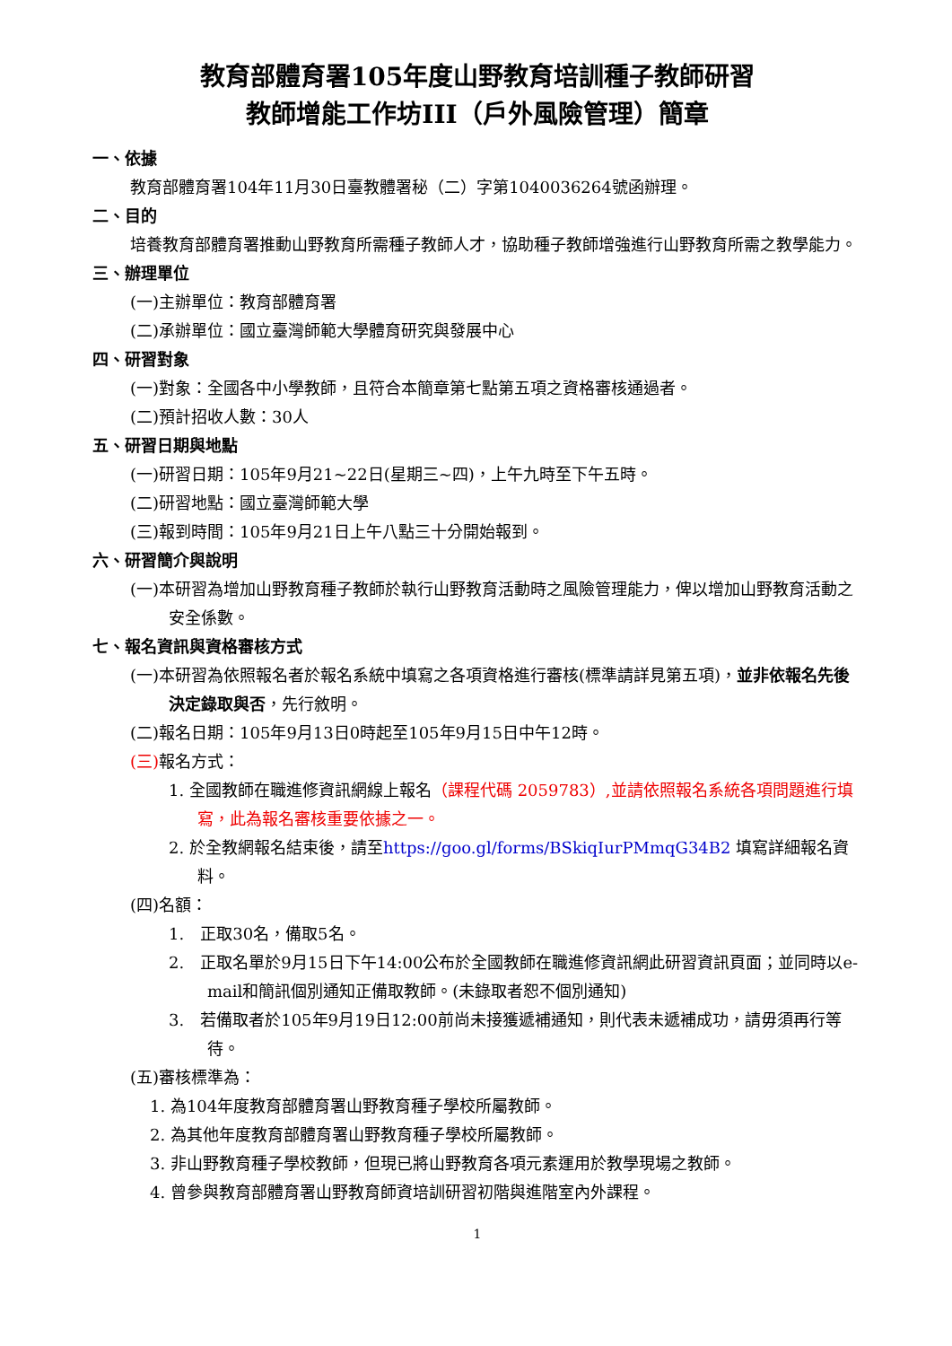教育部體育署105年度山野教育培訓種子教師研習
教師增能工作坊III（戶外風險管理）簡章
一、依據
教育部體育署104年11月30日臺教體署秘（二）字第1040036264號函辦理。
二、目的
培養教育部體育署推動山野教育所需種子教師人才，協助種子教師增強進行山野教育所需之教學能力。
三、辦理單位
(一)主辦單位：教育部體育署
(二)承辦單位：國立臺灣師範大學體育研究與發展中心
四、研習對象
(一)對象：全國各中小學教師，且符合本簡章第七點第五項之資格審核通過者。
(二)預計招收人數：30人
五、研習日期與地點
(一)研習日期：105年9月21~22日(星期三~四)，上午九時至下午五時。
(二)研習地點：國立臺灣師範大學
(三)報到時間：105年9月21日上午八點三十分開始報到。
六、研習簡介與說明
(一)本研習為增加山野教育種子教師於執行山野教育活動時之風險管理能力，俾以增加山野教育活動之安全係數。
七、報名資訊與資格審核方式
(一)本研習為依照報名者於報名系統中填寫之各項資格進行審核(標準請詳見第五項)，並非依報名先後決定錄取與否，先行敘明。
(二)報名日期：105年9月13日0時起至105年9月15日中午12時。
(三) 報名方式：
1. 全國教師在職進修資訊網線上報名（課程代碼 2059783）,並請依照報名系統各項問題進行填寫，此為報名審核重要依據之一。
2. 於全教網報名結束後，請至https://goo.gl/forms/BSkiqIurPMmqG34B2 填寫詳細報名資料。
(四)名額：
1.　正取30名，備取5名。
2.　正取名單於9月15日下午14:00公布於全國教師在職進修資訊網此研習資訊頁面；並同時以e-mail和簡訊個別通知正備取教師。(未錄取者恕不個別通知)
3.　若備取者於105年9月19日12:00前尚未接獲遞補通知，則代表未遞補成功，請毋須再行等待。
(五)審核標準為：
1. 為104年度教育部體育署山野教育種子學校所屬教師。
2. 為其他年度教育部體育署山野教育種子學校所屬教師。
3. 非山野教育種子學校教師，但現已將山野教育各項元素運用於教學現場之教師。
4. 曾參與教育部體育署山野教育師資培訓研習初階與進階室內外課程。
1